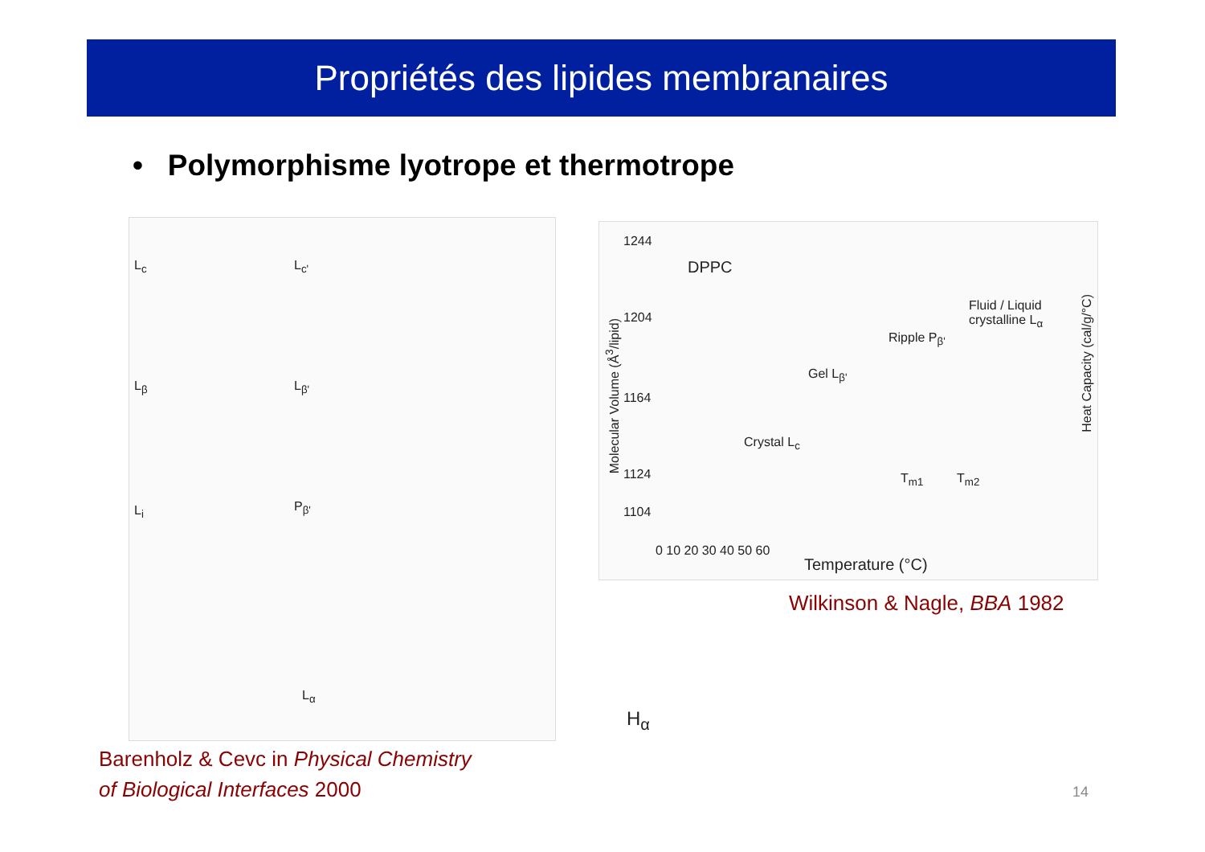Propriétés des lipides membranaires
• Polymorphisme lyotrope et thermotrope
L<sub>c</sub> L<sub>c'</sub>
L<sub>β</sub> L<sub>β'</sub>
L<sub>i</sub> P<sub>β'</sub>
L<sub>α</sub>
DPPC
1244
1204
1164
1124
1104
Molecular Volume (Å<sup>3</sup>/lipid)
Heat Capacity (cal/g/°C)
Crystal L<sub>c</sub>
Gel L<sub>β'</sub>
Ripple P<sub>β'</sub>
Fluid / Liquid crystalline L<sub>α</sub>
T<sub>m1</sub> T<sub>m2</sub>
0 10 20 30 40 50 60
Temperature (°C)
Wilkinson & Nagle, BBA 1982
H<sub>α</sub>
Barenholz & Cevc in Physical Chemistry
of Biological Interfaces 2000
14